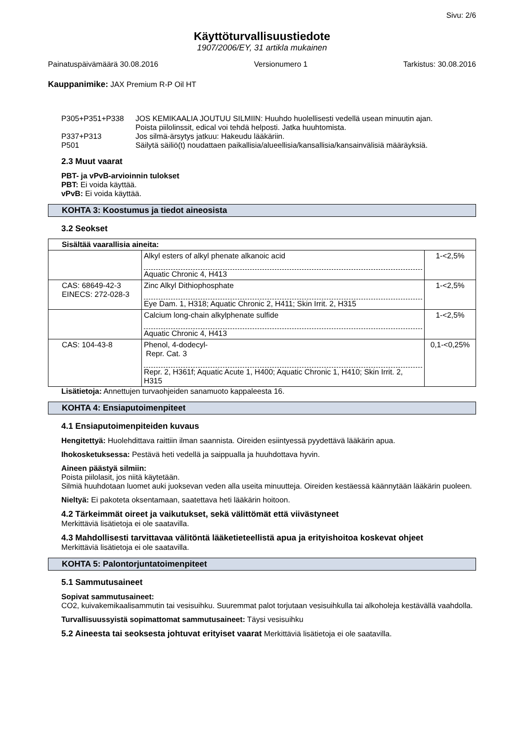Sivu: 2/6
Käyttöturvallisuustiedote
1907/2006/EY, 31 artikla mukainen
Painatuspäivämäärä 30.08.2016 Versionumero 1 Tarkistus: 30.08.2016
Kauppanimike: JAX Premium R-P Oil HT
| P305+P351+P338 | JOS KEMIKAALIA JOUTUU SILMIIN: Huuhdo huolellisesti vedellä usean minuutin ajan. Poista piilolinssit, edical voi tehdä helposti. Jatka huuhtomista. |
| P337+P313 | Jos silmä-ärsytys jatkuu: Hakeudu lääkäriin. |
| P501 | Säilytä säiliö(t) noudattaen paikallisia/alueellisia/kansallisia/kansainvälisiä määräyksiä. |
2.3 Muut vaarat
PBT- ja vPvB-arvioinnin tulokset
PBT: Ei voida käyttää.
vPvB: Ei voida käyttää.
KOHTA 3: Koostumus ja tiedot aineosista
3.2 Seokset
| Sisältää vaarallisia aineita: | | |
| | Alkyl esters of alkyl phenate alkanoic acid Aquatic Chronic 4, H413 | 1-<2,5% |
| CAS: 68649-42-3 EINECS: 272-028-3 | Zinc Alkyl Dithiophosphate Eye Dam. 1, H318; Aquatic Chronic 2, H411; Skin Irrit. 2, H315 | 1-<2,5% |
| | Calcium long-chain alkylphenate sulfide Aquatic Chronic 4, H413 | 1-<2,5% |
| CAS: 104-43-8 | Phenol, 4-dodecyl- Repr. Cat. 3 Repr. 2, H361f; Aquatic Acute 1, H400; Aquatic Chronic 1, H410; Skin Irrit. 2, H315 | 0,1-<0,25% |
Lisätietoja: Annettujen turvaohjeiden sanamuoto kappaleesta 16.
KOHTA 4: Ensiaputoimenpiteet
4.1 Ensiaputoimenpiteiden kuvaus
Hengitettyä: Huolehdittava raittiin ilman saannista. Oireiden esiintyessä pyydettävä lääkärin apua.
Ihokosketuksessa: Pestävä heti vedellä ja saippualla ja huuhdottava hyvin.
Aineen päästyä silmiin:
Poista piilolasit, jos niitä käytetään.
Silmiä huuhdotaan luomet auki juoksevan veden alla useita minuutteja. Oireiden kestäessä käännytään lääkärin puoleen.
Nieltyä: Ei pakoteta oksentamaan, saatettava heti lääkärin hoitoon.
4.2 Tärkeimmät oireet ja vaikutukset, sekä välittömät että viivästyneet
Merkittäviä lisätietoja ei ole saatavilla.
4.3 Mahdollisesti tarvittavaa välitöntä lääketieteellistä apua ja erityishoitoa koskevat ohjeet
Merkittäviä lisätietoja ei ole saatavilla.
KOHTA 5: Palontorjuntatoimenpiteet
5.1 Sammutusaineet
Sopivat sammutusaineet:
CO2, kuivakemikaalisammutin tai vesisuihku. Suuremmat palot torjutaan vesisuihkulla tai alkoholeja kestävällä vaahdolla.
Turvallisuussyistä sopimattomat sammutusaineet: Täysi vesisuihku
5.2 Aineesta tai seoksesta johtuvat erityiset vaarat Merkittäviä lisätietoja ei ole saatavilla.